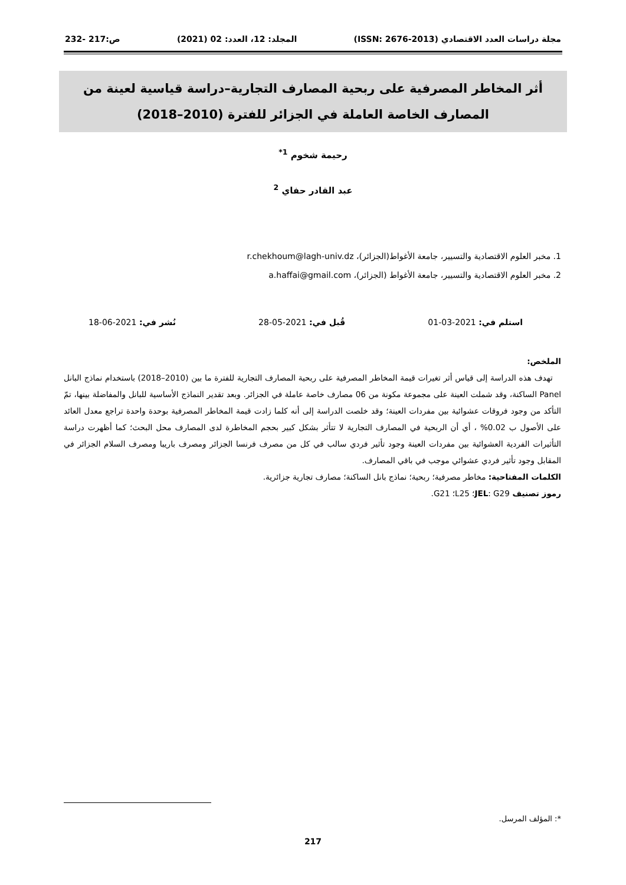مجلة دراسات العدد الاقتصادي (ISSN: 2676-2013) المجلد: 12، العدد: 02 (2021) ص:217 -232
أثر المخاطر المصرفية على ربحية المصارف التجارية–دراسة قياسية لعينة من المصارف الخاصة العاملة في الجزائر للفترة (2010–2018)
رحيمة شخوم <sup>1*</sup>
عبد القادر حفاي <sup>2</sup>
1. مخبر العلوم الاقتصادية والتسيير، جامعة الأغواط(الجزائر)، r.chekhoum@lagh-univ.dz
2. مخبر العلوم الاقتصادية والتسيير، جامعة الأغواط (الجزائر)، a.haffai@gmail.com
استلم في: 2021-03-01 قُبل في: 2021-05-28 نُشر في: 2021-06-18
الملخص:
تهدف هذه الدراسة إلى قياس أثر تغيرات قيمة المخاطر المصرفية على ربحية المصارف التجارية للفترة ما بين (2010–2018) باستخدام نماذج البانل Panel الساكنة، وقد شملت العينة على مجموعة مكونة من 06 مصارف خاصة عاملة في الجزائر. وبعد تقدير النماذج الأساسية للبانل والمفاضلة بينها، تمّ التأكد من وجود فروقات عشوائية بين مفردات العينة؛ وقد خلصت الدراسة إلى أنه كلما زادت قيمة المخاطر المصرفية بوحدة واحدة تراجع معدل العائد على الأصول ب 0.02% ، أي أن الربحية في المصارف التجارية لا تتأثر بشكل كبير بحجم المخاطرة لدى المصارف محل البحث؛ كما أظهرت دراسة التأثيرات الفردية العشوائية بين مفردات العينة وجود تأثير فردي سالب في كل من مصرف فرنسا الجزائر ومصرف باريبا ومصرف السلام الجزائر في المقابل وجود تأثير فردي عشوائي موجب في باقي المصارف.
الكلمات المفتاحية: مخاطر مصرفية؛ ربحية؛ نماذج بانل الساكنة؛ مصارف تجارية جزائرية.
رموز تصنيف JEL: G29؛ L25؛ G21.
*: المؤلف المرسل.
217